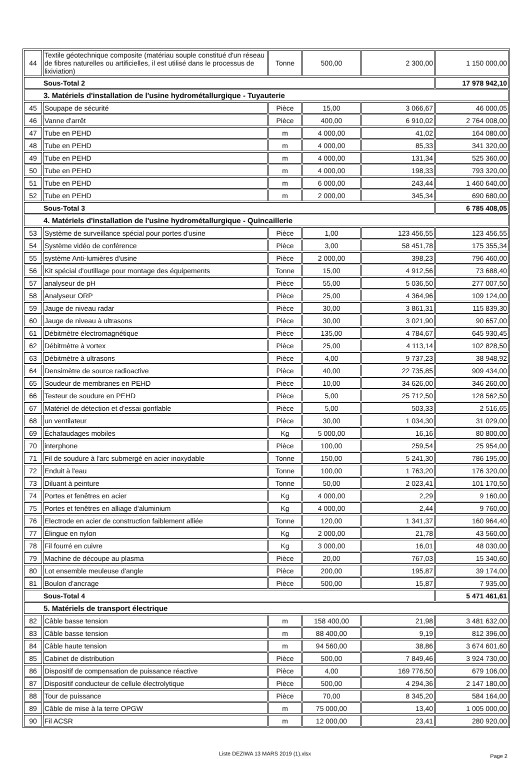| 44 | Textile géotechnique composite (matériau souple constitué d'un réseau de fibres naturelles ou artificielles, il est utilisé dans le processus de lixiviation) | Tonne | 500,00 | 2 300,00 | 1 150 000,00 |
| Sous-Total 2 | | | | | 17 978 942,10 |
| 3. Matériels d'installation de l'usine hydrométallurgique - Tuyauterie | | | | | |
| 45 | Soupape de sécurité | Pièce | 15,00 | 3 066,67 | 46 000,05 |
| 46 | Vanne d'arrêt | Pièce | 400,00 | 6 910,02 | 2 764 008,00 |
| 47 | Tube en PEHD | m | 4 000,00 | 41,02 | 164 080,00 |
| 48 | Tube en PEHD | m | 4 000,00 | 85,33 | 341 320,00 |
| 49 | Tube en PEHD | m | 4 000,00 | 131,34 | 525 360,00 |
| 50 | Tube en PEHD | m | 4 000,00 | 198,33 | 793 320,00 |
| 51 | Tube en PEHD | m | 6 000,00 | 243,44 | 1 460 640,00 |
| 52 | Tube en PEHD | m | 2 000,00 | 345,34 | 690 680,00 |
| Sous-Total 3 | | | | | 6 785 408,05 |
| 4. Matériels d'installation de l'usine hydrométallurgique - Quincaillerie | | | | | |
| 53 | Système de surveillance spécial pour portes d'usine | Pièce | 1,00 | 123 456,55 | 123 456,55 |
| 54 | Système vidéo de conférence | Pièce | 3,00 | 58 451,78 | 175 355,34 |
| 55 | système Anti-lumières d'usine | Pièce | 2 000,00 | 398,23 | 796 460,00 |
| 56 | Kit spécial d'outillage pour montage des équipements | Tonne | 15,00 | 4 912,56 | 73 688,40 |
| 57 | analyseur de pH | Pièce | 55,00 | 5 036,50 | 277 007,50 |
| 58 | Analyseur ORP | Pièce | 25,00 | 4 364,96 | 109 124,00 |
| 59 | Jauge de niveau radar | Pièce | 30,00 | 3 861,31 | 115 839,30 |
| 60 | Jauge de niveau à ultrasons | Pièce | 30,00 | 3 021,90 | 90 657,00 |
| 61 | Débitmètre électromagnétique | Pièce | 135,00 | 4 784,67 | 645 930,45 |
| 62 | Débitmètre à vortex | Pièce | 25,00 | 4 113,14 | 102 828,50 |
| 63 | Débitmètre à ultrasons | Pièce | 4,00 | 9 737,23 | 38 948,92 |
| 64 | Densimètre de source radioactive | Pièce | 40,00 | 22 735,85 | 909 434,00 |
| 65 | Soudeur de membranes en PEHD | Pièce | 10,00 | 34 626,00 | 346 260,00 |
| 66 | Testeur de soudure en PEHD | Pièce | 5,00 | 25 712,50 | 128 562,50 |
| 67 | Matériel de détection et d'essai gonflable | Pièce | 5,00 | 503,33 | 2 516,65 |
| 68 | un ventilateur | Pièce | 30,00 | 1 034,30 | 31 029,00 |
| 69 | Échafaudages mobiles | Kg | 5 000,00 | 16,16 | 80 800,00 |
| 70 | interphone | Pièce | 100,00 | 259,54 | 25 954,00 |
| 71 | Fil de soudure à l'arc submergé en acier inoxydable | Tonne | 150,00 | 5 241,30 | 786 195,00 |
| 72 | Enduit à l'eau | Tonne | 100,00 | 1 763,20 | 176 320,00 |
| 73 | Diluant à peinture | Tonne | 50,00 | 2 023,41 | 101 170,50 |
| 74 | Portes et fenêtres en acier | Kg | 4 000,00 | 2,29 | 9 160,00 |
| 75 | Portes et fenêtres en alliage d'aluminium | Kg | 4 000,00 | 2,44 | 9 760,00 |
| 76 | Electrode en acier de construction faiblement alliée | Tonne | 120,00 | 1 341,37 | 160 964,40 |
| 77 | Élingue en nylon | Kg | 2 000,00 | 21,78 | 43 560,00 |
| 78 | Fil fourré en cuivre | Kg | 3 000,00 | 16,01 | 48 030,00 |
| 79 | Machine de découpe au plasma | Pièce | 20,00 | 767,03 | 15 340,60 |
| 80 | Lot ensemble meuleuse d'angle | Pièce | 200,00 | 195,87 | 39 174,00 |
| 81 | Boulon d'ancrage | Pièce | 500,00 | 15,87 | 7 935,00 |
| Sous-Total 4 | | | | | 5 471 461,61 |
| 5. Matériels de transport électrique | | | | | |
| 82 | Câble basse tension | m | 158 400,00 | 21,98 | 3 481 632,00 |
| 83 | Câble basse tension | m | 88 400,00 | 9,19 | 812 396,00 |
| 84 | Câble haute tension | m | 94 560,00 | 38,86 | 3 674 601,60 |
| 85 | Cabinet de distribution | Pièce | 500,00 | 7 849,46 | 3 924 730,00 |
| 86 | Dispositif de compensation de puissance réactive | Pièce | 4,00 | 169 776,50 | 679 106,00 |
| 87 | Dispositif conducteur de cellule électrolytique | Pièce | 500,00 | 4 294,36 | 2 147 180,00 |
| 88 | Tour de puissance | Pièce | 70,00 | 8 345,20 | 584 164,00 |
| 89 | Câble de mise à la terre OPGW | m | 75 000,00 | 13,40 | 1 005 000,00 |
| 90 | Fil ACSR | m | 12 000,00 | 23,41 | 280 920,00 |
Liste DEZIWA 13 MARS 2019 (1).xlsx Page 2